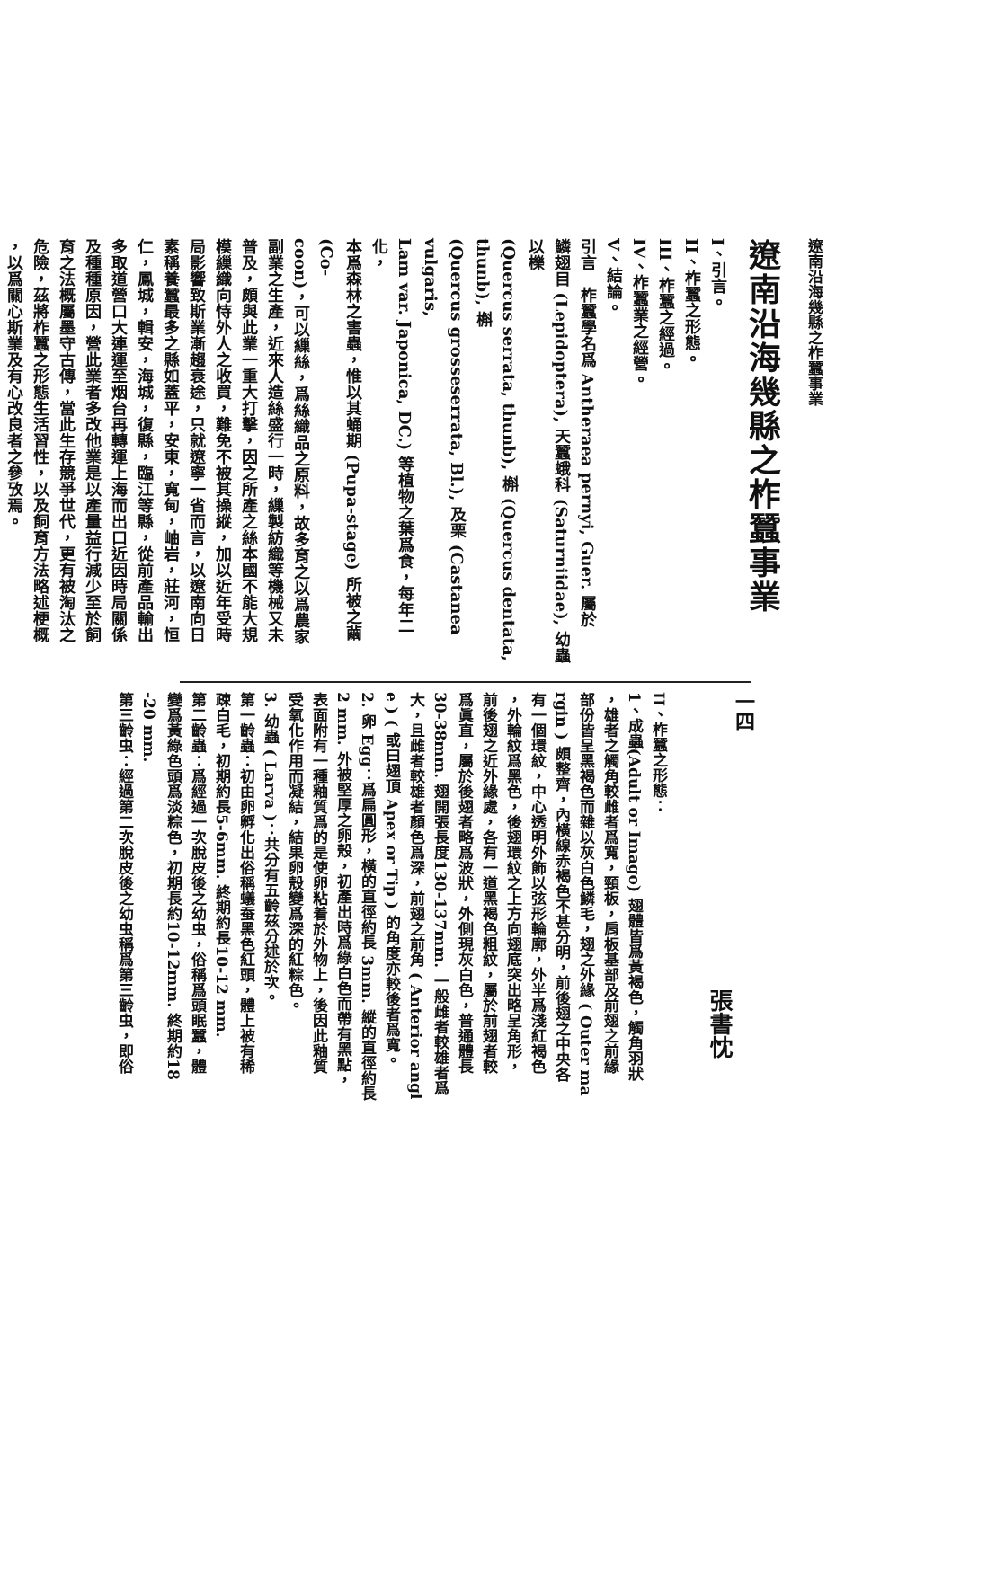遼南沿海幾縣之柞蠶事業
遼南沿海幾縣之柞蠶事業
I、引言。
II、柞蠶之形態。
III、柞蠶之經過。
IV、柞蠶業之經營。
V、結論。
引言　柞蠶學名爲 Antheraea pernyi, Guer. 屬於
鱗翅目 (Lepidoptera), 天蠶蛾科 (Saturniidae), 幼蟲以櫟
(Quercus serrata, thunb), 槲 (Quercus dentata, thunb), 槲
(Quercus grosseserrata, Bl.), 及栗 (Castanea vulgaris,
Lam var. Japonica, DC.) 等植物之葉爲食，每年二化，
本爲森林之害蟲，惟以其蛹期 (Pupa-stage) 所被之繭 (Co-
coon)，可以繅絲，爲絲織品之原料，故多育之以爲農家
副業之生產，近來人造絲盛行一時，繅製紡織等機械又未
普及，頗與此業一重大打擊，因之所產之絲本國不能大規
模繅織向恃外人之收買，難免不被其操縱，加以近年受時
局影響致斯業漸趨衰途，只就遼寧一省而言，以遼南向日
素稱養蠶最多之縣如蓋平，安東，寬甸，岫岩，莊河，恒
仁，鳳城，輯安，海城，復縣，臨江等縣，從前產品輸出
多取道營口大連運至烟台再轉運上海而出口近因時局關係
及種種原因，營此業者多改他業是以產量益行減少至於飼
育之法概屬墨守古傳，當此生存競爭世代，更有被淘汰之
危險，茲將柞蠶之形態生活習性，以及飼育方法略述梗概
，以爲關心斯業及有心改良者之參攷焉。
一四
張書忱
II、柞蠶之形態：
1、成蟲(Adult or Imago) 翅體皆爲黃褐色，觸角羽狀
，雄者之觸角較雌者爲寬，頸板，肩板基部及前翅之前緣
部份皆呈黑褐色而雜以灰白色鱗毛，翅之外緣 ( Outer ma
rgin ) 頗整齊，內橫線赤褐色不甚分明，前後翅之中央各
有一個環紋，中心透明外飾以弦形輪廓，外半爲淺紅褐色
，外輪紋爲黑色，後翅環紋之上方向翅底突出略呈角形，
前後翅之近外緣處，各有一道黑褐色粗紋，屬於前翅者較
爲眞直，屬於後翅者略爲波狀，外側現灰白色，普通體長
30-38mm. 翅開張長度130-137mm. 一般雌者較雄者爲
大，且雌者較雄者顏色爲深，前翅之前角 ( Anterior angl
e ) ( 或曰翅頂 Apex or Tip ) 的角度亦較後者爲寬。
2. 卵 Egg：爲扁圓形，橫的直徑約長 3mm. 縱的直徑約長
2 mm. 外被堅厚之卵殼，初產出時爲綠白色而帶有黑點，
表面附有一種釉質爲的是使卵粘着於外物上，後因此釉質
受氧化作用而凝結，結果卵殼變爲深的紅粽色。
3. 幼蟲 ( Larva )：共分有五齡茲分述於次。
第一齡蟲：初由卵孵化出俗稱蟻蚕黑色紅頭，體上被有稀
疎白毛，初期約長5-6mm. 終期約長10-12 mm.
第二齡蟲：爲經過一次脫皮後之幼虫，俗稱爲頭眠蠶，體
變爲黃綠色頭爲淡粽色，初期長約10-12mm. 終期約18
-20 mm.
第三齡虫：經過第二次脫皮後之幼虫稱爲第三齡虫，即俗